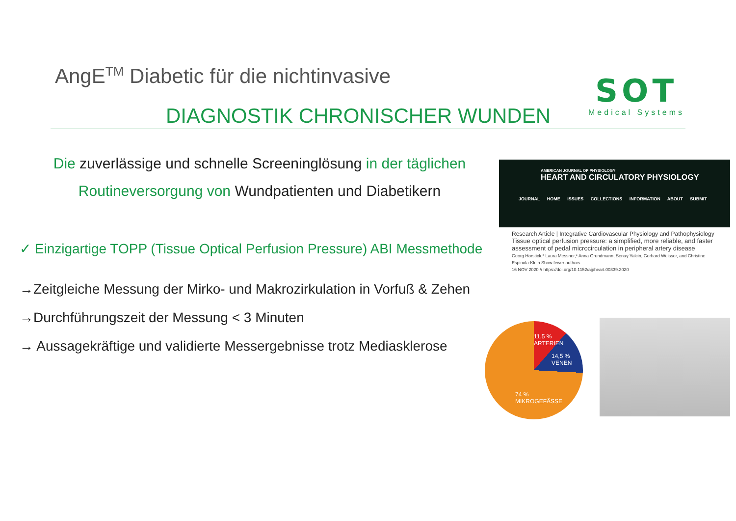AngE<sup>TM</sup> Diabetic für die nichtinvasive
DIAGNOSTIK CHRONISCHER WUNDEN
SOT
Medical Systems
Die zuverlässige und schnelle Screeninglösung in der täglichen Routineversorgung von Wundpatienten und Diabetikern
✓ Einzigartige TOPP (Tissue Optical Perfusion Pressure) ABI Messmethode
→Zeitgleiche Messung der Mirko- und Makrozirkulation in Vorfuß & Zehen
→Durchführungszeit der Messung < 3 Minuten
→ Aussagekräftige und validierte Messergebnisse trotz Mediasklerose
AMERICAN JOURNAL OF PHYSIOLOGY
HEART AND CIRCULATORY PHYSIOLOGY
JOURNAL HOME ISSUES COLLECTIONS INFORMATION ABOUT SUBMIT
Research Article | Integrative Cardiovascular Physiology and Pathophysiology
Tissue optical perfusion pressure: a simplified, more reliable, and faster assessment of pedal microcirculation in peripheral artery disease
Georg Horstick,* Laura Messner,* Anna Grundmann, Senay Yalcin, Gerhard Weisser, and Christine Espinola-Klein Show fewer authors
16 NOV 2020 // https://doi.org/10.1152/ajpheart.00339.2020
11,5 %
ARTERIEN
14,5 %
VENEN
74 %
MIKROGEFÄSSE